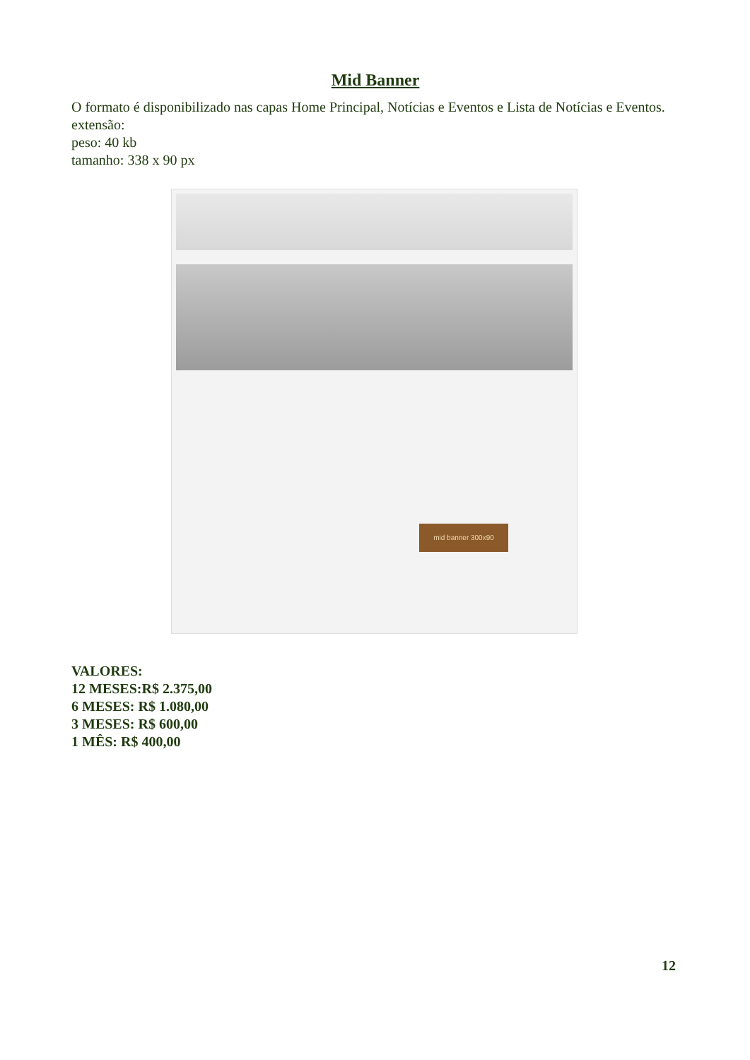Mid Banner
O formato é disponibilizado nas capas Home Principal, Notícias e Eventos e Lista de Notícias e Eventos.
extensão:
peso: 40 kb
tamanho: 338 x 90 px
mid banner 300x90
VALORES:
12 MESES:R$ 2.375,00
6 MESES: R$ 1.080,00
3 MESES: R$ 600,00
1 MÊS: R$ 400,00
12